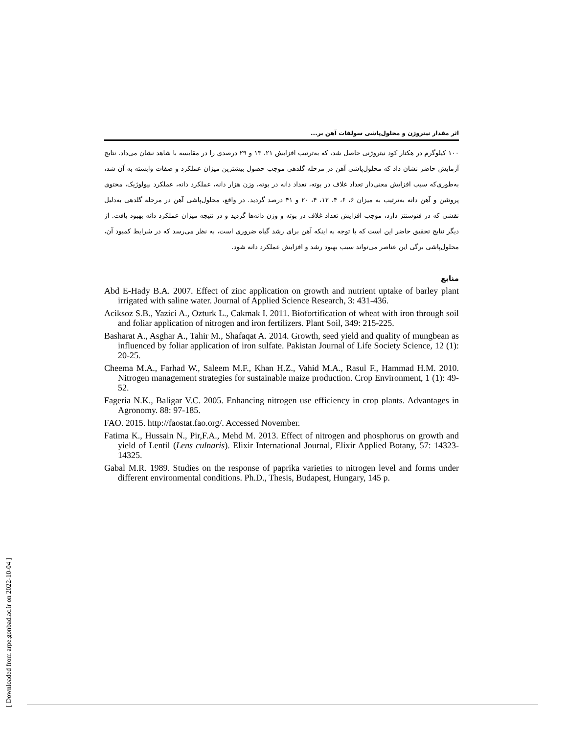[ Downloaded from arpe.gonbad.ac.ir on 2022-10-04 ]
اثر مقدار نیتروژن و محلول‌پاشی سولفات آهن بر...
۱۰۰ کیلوگرم در هکتار کود نیتروژنی حاصل شد، که به‌ترتیب افزایش ۲۱، ۱۳ و ۲۹ درصدی را در مقایسه با شاهد نشان می‌داد. نتایج آزمایش حاضر نشان داد که محلول‌پاشی آهن در مرحله گلدهی موجب حصول بیشترین میزان عملکرد و صفات وابسته به آن شد، به‌طوری‌که سبب افزایش معنی‌دار تعداد غلاف در بوته، تعداد دانه در بوته، وزن هزار دانه، عملکرد دانه، عملکرد بیولوژیک، محتوی پروتئین و آهن دانه به‌ترتیب به میزان ۶، ۶، ۴، ۱۲، ۴، ۲۰ و ۴۱ درصد گردید. در واقع، محلول‌پاشی آهن در مرحله گلدهی به‌دلیل نقشی که در فتوسنتز دارد، موجب افزایش تعداد غلاف در بوته و وزن دانه‌ها گردید و در نتیجه میزان عملکرد دانه بهبود یافت. از دیگر نتایج تحقیق حاضر این است که با توجه به اینکه آهن برای رشد گیاه ضروری است، به نظر می‌رسد که در شرایط کمبود آن، محلول‌پاشی برگی این عناصر می‌تواند سبب بهبود رشد و افزایش عملکرد دانه شود.
منابع
Abd E-Hady B.A. 2007. Effect of zinc application on growth and nutrient uptake of barley plant irrigated with saline water. Journal of Applied Science Research, 3: 431-436.
Aciksoz S.B., Yazici A., Ozturk L., Cakmak I. 2011. Biofortification of wheat with iron through soil and foliar application of nitrogen and iron fertilizers. Plant Soil, 349: 215-225.
Basharat A., Asghar A., Tahir M., Shafaqat A. 2014. Growth, seed yield and quality of mungbean as influenced by foliar application of iron sulfate. Pakistan Journal of Life Society Science, 12 (1): 20-25.
Cheema M.A., Farhad W., Saleem M.F., Khan H.Z., Vahid M.A., Rasul F., Hammad H.M. 2010. Nitrogen management strategies for sustainable maize production. Crop Environment, 1 (1): 49-52.
Fageria N.K., Baligar V.C. 2005. Enhancing nitrogen use efficiency in crop plants. Advantages in Agronomy. 88: 97-185.
FAO. 2015. http://faostat.fao.org/. Accessed November.
Fatima K., Hussain N., Pir,F.A., Mehd M. 2013. Effect of nitrogen and phosphorus on growth and yield of Lentil (Lens culnaris). Elixir International Journal, Elixir Applied Botany, 57: 14323-14325.
Gabal M.R. 1989. Studies on the response of paprika varieties to nitrogen level and forms under different environmental conditions. Ph.D., Thesis, Budapest, Hungary, 145 p.